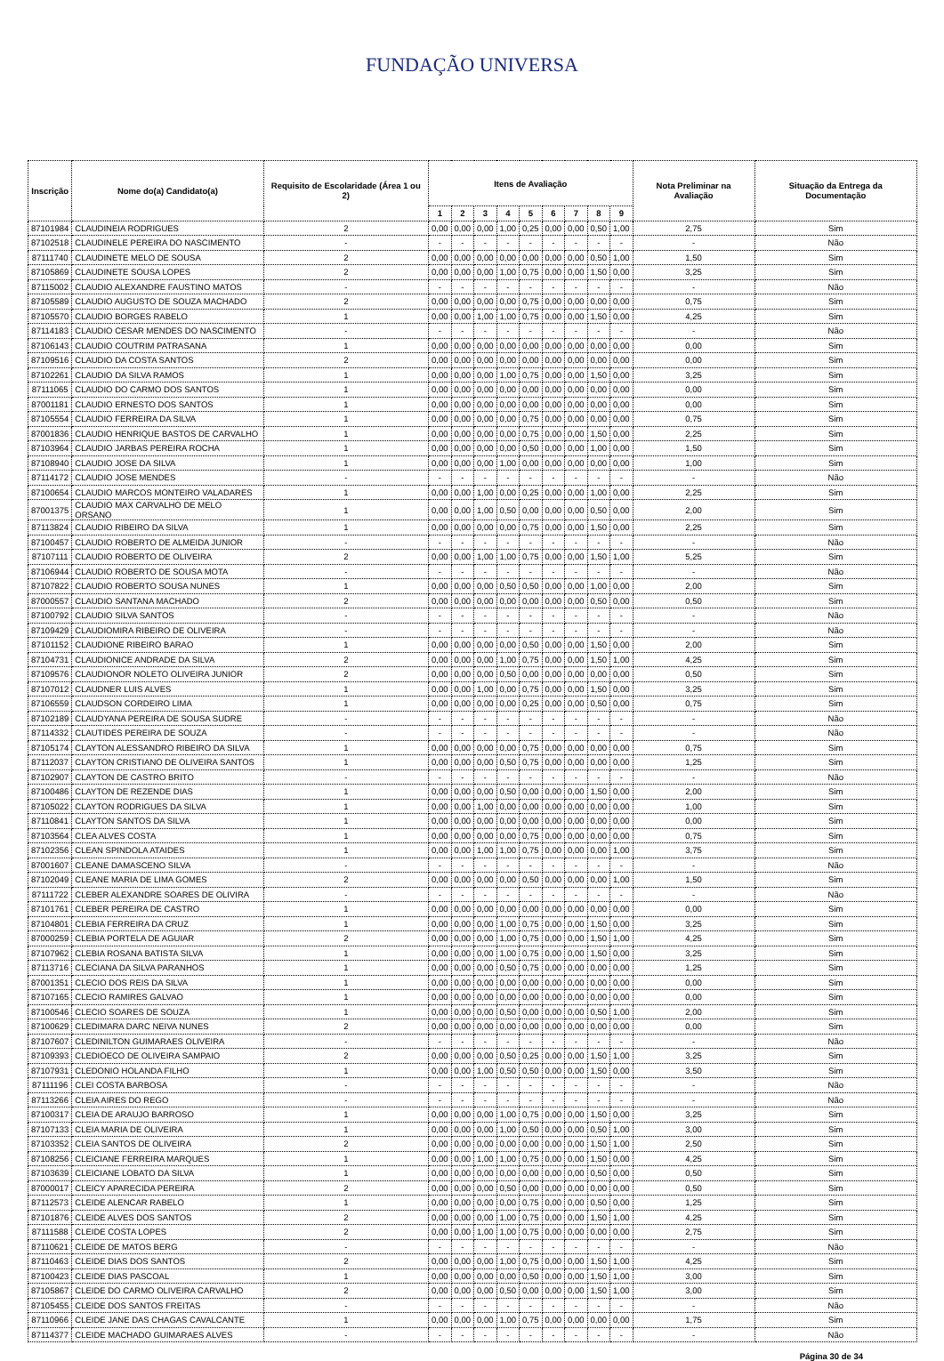FUNDAÇÃO UNIVERSA
| Inscrição | Nome do(a) Candidato(a) | Requisito de Escolaridade (Área 1 ou 2) | Itens de Avaliação | | | | | | | | | Nota Preliminar na Avaliação | Situação da Entrega da Documentação |
| --- | --- | --- | --- | --- | --- | --- | --- | --- | --- | --- | --- | --- | --- |
| | | | 1 | 2 | 3 | 4 | 5 | 6 | 7 | 8 | 9 | | |
| 87101984 | CLAUDINEIA RODRIGUES | 2 | 0,00 | 0,00 | 0,00 | 1,00 | 0,25 | 0,00 | 0,00 | 0,50 | 1,00 | 2,75 | Sim |
| 87102518 | CLAUDINELE PEREIRA DO NASCIMENTO | - | - | - | - | - | - | - | - | - | - | - | Não |
| 87111740 | CLAUDINETE MELO DE SOUSA | 2 | 0,00 | 0,00 | 0,00 | 0,00 | 0,00 | 0,00 | 0,00 | 0,50 | 1,00 | 1,50 | Sim |
| 87105869 | CLAUDINETE SOUSA LOPES | 2 | 0,00 | 0,00 | 0,00 | 1,00 | 0,75 | 0,00 | 0,00 | 1,50 | 0,00 | 3,25 | Sim |
| 87115002 | CLAUDIO ALEXANDRE FAUSTINO MATOS | - | - | - | - | - | - | - | - | - | - | - | Não |
| 87105589 | CLAUDIO AUGUSTO DE SOUZA MACHADO | 2 | 0,00 | 0,00 | 0,00 | 0,00 | 0,75 | 0,00 | 0,00 | 0,00 | 0,00 | 0,75 | Sim |
| 87105570 | CLAUDIO BORGES RABELO | 1 | 0,00 | 0,00 | 1,00 | 1,00 | 0,75 | 0,00 | 0,00 | 1,50 | 0,00 | 4,25 | Sim |
| 87114183 | CLAUDIO CESAR MENDES DO NASCIMENTO | - | - | - | - | - | - | - | - | - | - | - | Não |
| 87106143 | CLAUDIO COUTRIM PATRASANA | 1 | 0,00 | 0,00 | 0,00 | 0,00 | 0,00 | 0,00 | 0,00 | 0,00 | 0,00 | 0,00 | Sim |
| 87109516 | CLAUDIO DA COSTA SANTOS | 2 | 0,00 | 0,00 | 0,00 | 0,00 | 0,00 | 0,00 | 0,00 | 0,00 | 0,00 | 0,00 | Sim |
| 87102261 | CLAUDIO DA SILVA RAMOS | 1 | 0,00 | 0,00 | 0,00 | 1,00 | 0,75 | 0,00 | 0,00 | 1,50 | 0,00 | 3,25 | Sim |
| 87111065 | CLAUDIO DO CARMO DOS SANTOS | 1 | 0,00 | 0,00 | 0,00 | 0,00 | 0,00 | 0,00 | 0,00 | 0,00 | 0,00 | 0,00 | Sim |
| 87001181 | CLAUDIO ERNESTO DOS SANTOS | 1 | 0,00 | 0,00 | 0,00 | 0,00 | 0,00 | 0,00 | 0,00 | 0,00 | 0,00 | 0,00 | Sim |
| 87105554 | CLAUDIO FERREIRA DA SILVA | 1 | 0,00 | 0,00 | 0,00 | 0,00 | 0,75 | 0,00 | 0,00 | 0,00 | 0,00 | 0,75 | Sim |
| 87001836 | CLAUDIO HENRIQUE BASTOS DE CARVALHO | 1 | 0,00 | 0,00 | 0,00 | 0,00 | 0,75 | 0,00 | 0,00 | 1,50 | 0,00 | 2,25 | Sim |
| 87103964 | CLAUDIO JARBAS PEREIRA ROCHA | 1 | 0,00 | 0,00 | 0,00 | 0,00 | 0,50 | 0,00 | 0,00 | 1,00 | 0,00 | 1,50 | Sim |
| 87108940 | CLAUDIO JOSE DA SILVA | 1 | 0,00 | 0,00 | 0,00 | 1,00 | 0,00 | 0,00 | 0,00 | 0,00 | 0,00 | 1,00 | Sim |
| 87114172 | CLAUDIO JOSE MENDES | - | - | - | - | - | - | - | - | - | - | - | Não |
| 87100654 | CLAUDIO MARCOS MONTEIRO VALADARES | 1 | 0,00 | 0,00 | 1,00 | 0,00 | 0,25 | 0,00 | 0,00 | 1,00 | 0,00 | 2,25 | Sim |
| 87001375 | CLAUDIO MAX CARVALHO DE MELO ORSANO | 1 | 0,00 | 0,00 | 1,00 | 0,50 | 0,00 | 0,00 | 0,00 | 0,50 | 0,00 | 2,00 | Sim |
| 87113824 | CLAUDIO RIBEIRO DA SILVA | 1 | 0,00 | 0,00 | 0,00 | 0,00 | 0,75 | 0,00 | 0,00 | 1,50 | 0,00 | 2,25 | Sim |
| 87100457 | CLAUDIO ROBERTO DE ALMEIDA JUNIOR | - | - | - | - | - | - | - | - | - | - | - | Não |
| 87107111 | CLAUDIO ROBERTO DE OLIVEIRA | 2 | 0,00 | 0,00 | 1,00 | 1,00 | 0,75 | 0,00 | 0,00 | 1,50 | 1,00 | 5,25 | Sim |
| 87106944 | CLAUDIO ROBERTO DE SOUSA MOTA | - | - | - | - | - | - | - | - | - | - | - | Não |
| 87107822 | CLAUDIO ROBERTO SOUSA NUNES | 1 | 0,00 | 0,00 | 0,00 | 0,50 | 0,50 | 0,00 | 0,00 | 1,00 | 0,00 | 2,00 | Sim |
| 87000557 | CLAUDIO SANTANA MACHADO | 2 | 0,00 | 0,00 | 0,00 | 0,00 | 0,00 | 0,00 | 0,00 | 0,50 | 0,00 | 0,50 | Sim |
| 87100792 | CLAUDIO SILVA SANTOS | - | - | - | - | - | - | - | - | - | - | - | Não |
| 87109429 | CLAUDIOMIRA RIBEIRO DE OLIVEIRA | - | - | - | - | - | - | - | - | - | - | - | Não |
| 87101152 | CLAUDIONE RIBEIRO BARAO | 1 | 0,00 | 0,00 | 0,00 | 0,00 | 0,50 | 0,00 | 0,00 | 1,50 | 0,00 | 2,00 | Sim |
| 87104731 | CLAUDIONICE ANDRADE DA SILVA | 2 | 0,00 | 0,00 | 0,00 | 1,00 | 0,75 | 0,00 | 0,00 | 1,50 | 1,00 | 4,25 | Sim |
| 87109576 | CLAUDIONOR NOLETO OLIVEIRA JUNIOR | 2 | 0,00 | 0,00 | 0,00 | 0,50 | 0,00 | 0,00 | 0,00 | 0,00 | 0,00 | 0,50 | Sim |
| 87107012 | CLAUDNER LUIS ALVES | 1 | 0,00 | 0,00 | 1,00 | 0,00 | 0,75 | 0,00 | 0,00 | 1,50 | 0,00 | 3,25 | Sim |
| 87106559 | CLAUDSON CORDEIRO LIMA | 1 | 0,00 | 0,00 | 0,00 | 0,00 | 0,25 | 0,00 | 0,00 | 0,50 | 0,00 | 0,75 | Sim |
| 87102189 | CLAUDYANA PEREIRA DE SOUSA SUDRE | - | - | - | - | - | - | - | - | - | - | - | Não |
| 87114332 | CLAUTIDES PEREIRA DE SOUZA | - | - | - | - | - | - | - | - | - | - | - | Não |
| 87105174 | CLAYTON ALESSANDRO RIBEIRO DA SILVA | 1 | 0,00 | 0,00 | 0,00 | 0,00 | 0,75 | 0,00 | 0,00 | 0,00 | 0,00 | 0,75 | Sim |
| 87112037 | CLAYTON CRISTIANO DE OLIVEIRA SANTOS | 1 | 0,00 | 0,00 | 0,00 | 0,50 | 0,75 | 0,00 | 0,00 | 0,00 | 0,00 | 1,25 | Sim |
| 87102907 | CLAYTON DE CASTRO BRITO | - | - | - | - | - | - | - | - | - | - | - | Não |
| 87100486 | CLAYTON DE REZENDE DIAS | 1 | 0,00 | 0,00 | 0,00 | 0,50 | 0,00 | 0,00 | 0,00 | 1,50 | 0,00 | 2,00 | Sim |
| 87105022 | CLAYTON RODRIGUES DA SILVA | 1 | 0,00 | 0,00 | 1,00 | 0,00 | 0,00 | 0,00 | 0,00 | 0,00 | 0,00 | 1,00 | Sim |
| 87110841 | CLAYTON SANTOS DA SILVA | 1 | 0,00 | 0,00 | 0,00 | 0,00 | 0,00 | 0,00 | 0,00 | 0,00 | 0,00 | 0,00 | Sim |
| 87103564 | CLEA ALVES COSTA | 1 | 0,00 | 0,00 | 0,00 | 0,00 | 0,75 | 0,00 | 0,00 | 0,00 | 0,00 | 0,75 | Sim |
| 87102356 | CLEAN SPINDOLA ATAIDES | 1 | 0,00 | 0,00 | 1,00 | 1,00 | 0,75 | 0,00 | 0,00 | 0,00 | 1,00 | 3,75 | Sim |
| 87001607 | CLEANE DAMASCENO SILVA | - | - | - | - | - | - | - | - | - | - | - | Não |
| 87102049 | CLEANE MARIA DE LIMA GOMES | 2 | 0,00 | 0,00 | 0,00 | 0,00 | 0,50 | 0,00 | 0,00 | 0,00 | 1,00 | 1,50 | Sim |
| 87111722 | CLEBER ALEXANDRE SOARES DE OLIVIRA | - | - | - | - | - | - | - | - | - | - | - | Não |
| 87101761 | CLEBER PEREIRA DE CASTRO | 1 | 0,00 | 0,00 | 0,00 | 0,00 | 0,00 | 0,00 | 0,00 | 0,00 | 0,00 | 0,00 | Sim |
| 87104801 | CLEBIA FERREIRA DA CRUZ | 1 | 0,00 | 0,00 | 0,00 | 1,00 | 0,75 | 0,00 | 0,00 | 1,50 | 0,00 | 3,25 | Sim |
| 87000259 | CLEBIA PORTELA DE AGUIAR | 2 | 0,00 | 0,00 | 0,00 | 1,00 | 0,75 | 0,00 | 0,00 | 1,50 | 1,00 | 4,25 | Sim |
| 87107962 | CLEBIA ROSANA BATISTA SILVA | 1 | 0,00 | 0,00 | 0,00 | 1,00 | 0,75 | 0,00 | 0,00 | 1,50 | 0,00 | 3,25 | Sim |
| 87113716 | CLECIANA DA SILVA PARANHOS | 1 | 0,00 | 0,00 | 0,00 | 0,50 | 0,75 | 0,00 | 0,00 | 0,00 | 0,00 | 1,25 | Sim |
| 87001351 | CLECIO DOS REIS DA SILVA | 1 | 0,00 | 0,00 | 0,00 | 0,00 | 0,00 | 0,00 | 0,00 | 0,00 | 0,00 | 0,00 | Sim |
| 87107165 | CLECIO RAMIRES GALVAO | 1 | 0,00 | 0,00 | 0,00 | 0,00 | 0,00 | 0,00 | 0,00 | 0,00 | 0,00 | 0,00 | Sim |
| 87100546 | CLECIO SOARES DE SOUZA | 1 | 0,00 | 0,00 | 0,00 | 0,50 | 0,00 | 0,00 | 0,00 | 0,50 | 1,00 | 2,00 | Sim |
| 87100629 | CLEDIMARA DARC NEIVA NUNES | 2 | 0,00 | 0,00 | 0,00 | 0,00 | 0,00 | 0,00 | 0,00 | 0,00 | 0,00 | 0,00 | Sim |
| 87107607 | CLEDINILTON GUIMARAES OLIVEIRA | - | - | - | - | - | - | - | - | - | - | - | Não |
| 87109393 | CLEDIOECO DE OLIVEIRA SAMPAIO | 2 | 0,00 | 0,00 | 0,00 | 0,50 | 0,25 | 0,00 | 0,00 | 1,50 | 1,00 | 3,25 | Sim |
| 87107931 | CLEDONIO HOLANDA FILHO | 1 | 0,00 | 0,00 | 1,00 | 0,50 | 0,50 | 0,00 | 0,00 | 1,50 | 0,00 | 3,50 | Sim |
| 87111196 | CLEI COSTA BARBOSA | - | - | - | - | - | - | - | - | - | - | - | Não |
| 87113266 | CLEIA AIRES DO REGO | - | - | - | - | - | - | - | - | - | - | - | Não |
| 87100317 | CLEIA DE ARAUJO BARROSO | 1 | 0,00 | 0,00 | 0,00 | 1,00 | 0,75 | 0,00 | 0,00 | 1,50 | 0,00 | 3,25 | Sim |
| 87107133 | CLEIA MARIA DE OLIVEIRA | 1 | 0,00 | 0,00 | 0,00 | 1,00 | 0,50 | 0,00 | 0,00 | 0,50 | 1,00 | 3,00 | Sim |
| 87103352 | CLEIA SANTOS DE OLIVEIRA | 2 | 0,00 | 0,00 | 0,00 | 0,00 | 0,00 | 0,00 | 0,00 | 1,50 | 1,00 | 2,50 | Sim |
| 87108256 | CLEICIANE FERREIRA MARQUES | 1 | 0,00 | 0,00 | 1,00 | 1,00 | 0,75 | 0,00 | 0,00 | 1,50 | 0,00 | 4,25 | Sim |
| 87103639 | CLEICIANE LOBATO DA SILVA | 1 | 0,00 | 0,00 | 0,00 | 0,00 | 0,00 | 0,00 | 0,00 | 0,50 | 0,00 | 0,50 | Sim |
| 87000017 | CLEICY APARECIDA PEREIRA | 2 | 0,00 | 0,00 | 0,00 | 0,50 | 0,00 | 0,00 | 0,00 | 0,00 | 0,00 | 0,50 | Sim |
| 87112573 | CLEIDE ALENCAR RABELO | 1 | 0,00 | 0,00 | 0,00 | 0,00 | 0,75 | 0,00 | 0,00 | 0,50 | 0,00 | 1,25 | Sim |
| 87101876 | CLEIDE ALVES DOS SANTOS | 2 | 0,00 | 0,00 | 0,00 | 1,00 | 0,75 | 0,00 | 0,00 | 1,50 | 1,00 | 4,25 | Sim |
| 87111588 | CLEIDE COSTA LOPES | 2 | 0,00 | 0,00 | 1,00 | 1,00 | 0,75 | 0,00 | 0,00 | 0,00 | 0,00 | 2,75 | Sim |
| 87110621 | CLEIDE DE MATOS BERG | - | - | - | - | - | - | - | - | - | - | - | Não |
| 87110463 | CLEIDE DIAS DOS SANTOS | 2 | 0,00 | 0,00 | 0,00 | 1,00 | 0,75 | 0,00 | 0,00 | 1,50 | 1,00 | 4,25 | Sim |
| 87100423 | CLEIDE DIAS PASCOAL | 1 | 0,00 | 0,00 | 0,00 | 0,00 | 0,50 | 0,00 | 0,00 | 1,50 | 1,00 | 3,00 | Sim |
| 87105867 | CLEIDE DO CARMO OLIVEIRA CARVALHO | 2 | 0,00 | 0,00 | 0,00 | 0,50 | 0,00 | 0,00 | 0,00 | 1,50 | 1,00 | 3,00 | Sim |
| 87105455 | CLEIDE DOS SANTOS FREITAS | - | - | - | - | - | - | - | - | - | - | - | Não |
| 87110966 | CLEIDE JANE DAS CHAGAS CAVALCANTE | 1 | 0,00 | 0,00 | 0,00 | 1,00 | 0,75 | 0,00 | 0,00 | 0,00 | 0,00 | 1,75 | Sim |
| 87114377 | CLEIDE MACHADO GUIMARAES ALVES | - | - | - | - | - | - | - | - | - | - | - | Não |
Página 30 de 34